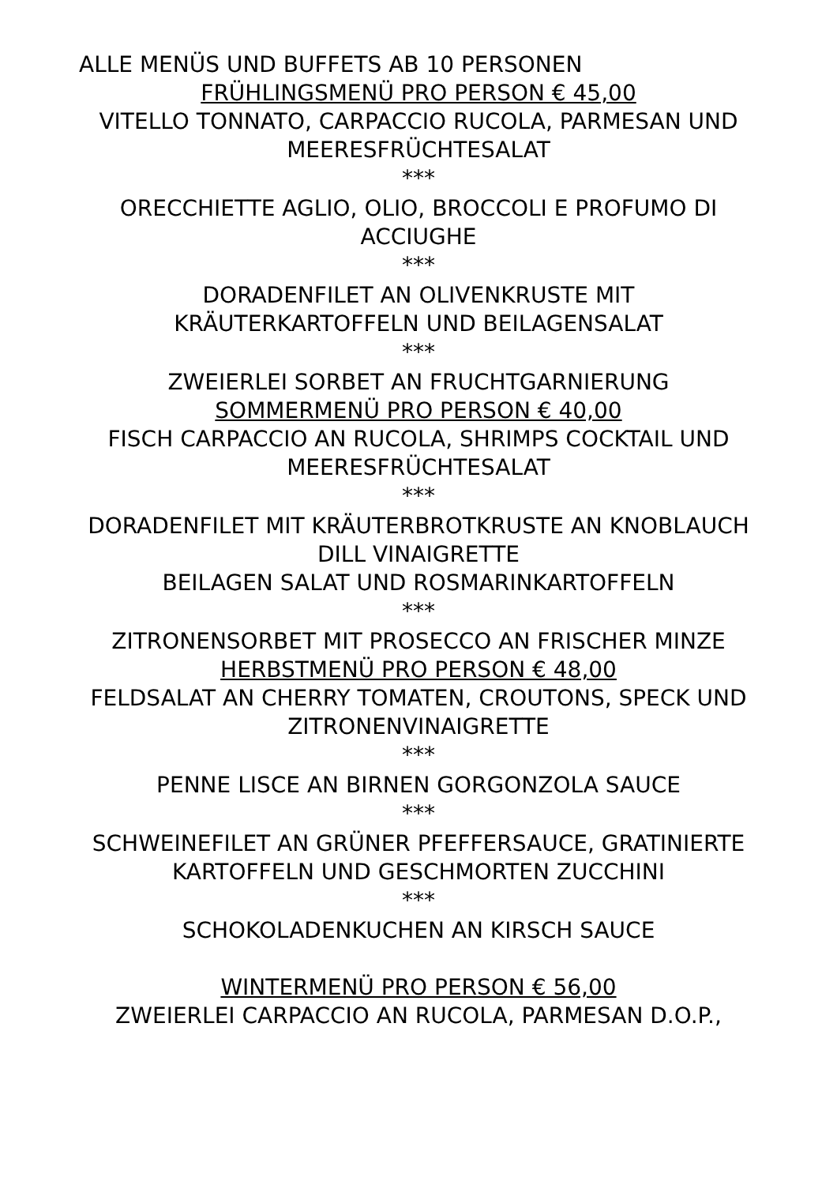ALLE MENÜS UND BUFFETS AB 10 PERSONEN
FRÜHLINGSMENÜ PRO PERSON € 45,00
VITELLO TONNATO, CARPACCIO RUCOLA, PARMESAN UND MEERESFRÜCHTESALAT
***
ORECCHIETTE AGLIO, OLIO, BROCCOLI E PROFUMO DI ACCIUGHE
***
DORADENFILET AN OLIVENKRUSTE MIT KRÄUTERKARTOFFELN UND BEILAGENSALAT
***
ZWEIERLEI SORBET AN FRUCHTGARNIERUNG
SOMMERMENÜ PRO PERSON € 40,00
FISCH CARPACCIO AN RUCOLA, SHRIMPS COCKTAIL UND MEERESFRÜCHTESALAT
***
DORADENFILET MIT KRÄUTERBROTKRUSTE AN KNOBLAUCH DILL VINAIGRETTE
BEILAGEN SALAT UND ROSMARINKARTOFFELN
***
ZITRONENSORBET MIT PROSECCO AN FRISCHER MINZE
HERBSTMENÜ PRO PERSON € 48,00
FELDSALAT AN CHERRY TOMATEN, CROUTONS, SPECK UND ZITRONENVINAIGRETTE
***
PENNE LISCE AN BIRNEN GORGONZOLA SAUCE
***
SCHWEINEFILET AN GRÜNER PFEFFERSAUCE, GRATINIERTE KARTOFFELN UND GESCHMORTEN ZUCCHINI
***
SCHOKOLADENKUCHEN AN KIRSCH SAUCE
WINTERMENÜ PRO PERSON € 56,00
ZWEIERLEI CARPACCIO AN RUCOLA, PARMESAN D.O.P.,